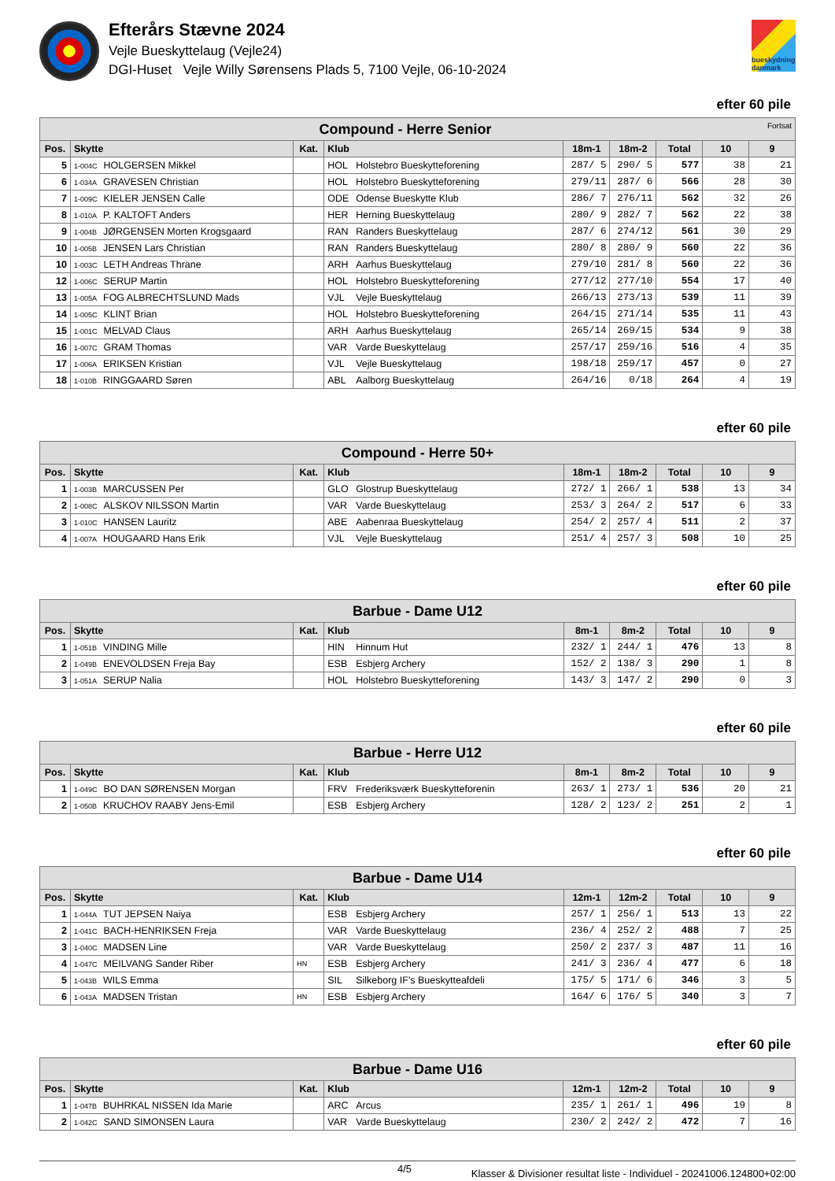Efterårs Stævne 2024
Vejle Bueskyttelaug (Vejle24)
DGI-Huset Vejle Willy Sørensens Plads 5, 7100 Vejle, 06-10-2024
bueskydning danmark
efter 60 pile
| Compound - Herre Senior Fortsat | | | | | | | | | |
| --- | --- | --- | --- | --- | --- | --- | --- | --- | --- |
| Pos. | Skytte | Kat. | Klub | | 18m-1 | 18m-2 | Total | 10 | 9 |
| 5 | 1-004C HOLGERSEN Mikkel | | HOL | Holstebro Bueskytteforening | 287/ 5 | 290/ 5 | 577 | 38 | 21 |
| 6 | 1-034A GRAVESEN Christian | | HOL | Holstebro Bueskytteforening | 279/11 | 287/ 6 | 566 | 28 | 30 |
| 7 | 1-009C KIELER JENSEN Calle | | ODE | Odense Bueskytte Klub | 286/ 7 | 276/11 | 562 | 32 | 26 |
| 8 | 1-010A P. KALTOFT Anders | | HER | Herning Bueskyttelaug | 280/ 9 | 282/ 7 | 562 | 22 | 38 |
| 9 | 1-004B JØRGENSEN Morten Krogsgaard | | RAN | Randers Bueskyttelaug | 287/ 6 | 274/12 | 561 | 30 | 29 |
| 10 | 1-005B JENSEN Lars Christian | | RAN | Randers Bueskyttelaug | 280/ 8 | 280/ 9 | 560 | 22 | 36 |
| 10 | 1-003C LETH Andreas Thrane | | ARH | Aarhus Bueskyttelaug | 279/10 | 281/ 8 | 560 | 22 | 36 |
| 12 | 1-006C SERUP Martin | | HOL | Holstebro Bueskytteforening | 277/12 | 277/10 | 554 | 17 | 40 |
| 13 | 1-005A FOG ALBRECHTSLUND Mads | | VJL | Vejle Bueskyttelaug | 266/13 | 273/13 | 539 | 11 | 39 |
| 14 | 1-005C KLINT Brian | | HOL | Holstebro Bueskytteforening | 264/15 | 271/14 | 535 | 11 | 43 |
| 15 | 1-001C MELVAD Claus | | ARH | Aarhus Bueskyttelaug | 265/14 | 269/15 | 534 | 9 | 38 |
| 16 | 1-007C GRAM Thomas | | VAR | Varde Bueskyttelaug | 257/17 | 259/16 | 516 | 4 | 35 |
| 17 | 1-006A ERIKSEN Kristian | | VJL | Vejle Bueskyttelaug | 198/18 | 259/17 | 457 | 0 | 27 |
| 18 | 1-010B RINGGAARD Søren | | ABL | Aalborg Bueskyttelaug | 264/16 | 0/18 | 264 | 4 | 19 |
efter 60 pile
| Compound - Herre 50+ | | | | | | | | | |
| --- | --- | --- | --- | --- | --- | --- | --- | --- | --- |
| Pos. | Skytte | Kat. | Klub | | 18m-1 | 18m-2 | Total | 10 | 9 |
| 1 | 1-003B MARCUSSEN Per | | GLO | Glostrup Bueskyttelaug | 272/ 1 | 266/ 1 | 538 | 13 | 34 |
| 2 | 1-008C ALSKOV NILSSON Martin | | VAR | Varde Bueskyttelaug | 253/ 3 | 264/ 2 | 517 | 6 | 33 |
| 3 | 1-010C HANSEN Lauritz | | ABE | Aabenraa Bueskyttelaug | 254/ 2 | 257/ 4 | 511 | 2 | 37 |
| 4 | 1-007A HOUGAARD Hans Erik | | VJL | Vejle Bueskyttelaug | 251/ 4 | 257/ 3 | 508 | 10 | 25 |
efter 60 pile
| Barbue - Dame U12 | | | | | | | | | |
| --- | --- | --- | --- | --- | --- | --- | --- | --- | --- |
| Pos. | Skytte | Kat. | Klub | | 8m-1 | 8m-2 | Total | 10 | 9 |
| 1 | 1-051B VINDING Mille | | HIN | Hinnum Hut | 232/ 1 | 244/ 1 | 476 | 13 | 8 |
| 2 | 1-049B ENEVOLDSEN Freja Bay | | ESB | Esbjerg Archery | 152/ 2 | 138/ 3 | 290 | 1 | 8 |
| 3 | 1-051A SERUP Nalia | | HOL | Holstebro Bueskytteforening | 143/ 3 | 147/ 2 | 290 | 0 | 3 |
efter 60 pile
| Barbue - Herre U12 | | | | | | | | | |
| --- | --- | --- | --- | --- | --- | --- | --- | --- | --- |
| Pos. | Skytte | Kat. | Klub | | 8m-1 | 8m-2 | Total | 10 | 9 |
| 1 | 1-049C BO DAN SØRENSEN Morgan | | FRV | Frederiksværk Bueskytteforenin | 263/ 1 | 273/ 1 | 536 | 20 | 21 |
| 2 | 1-050B KRUCHOV RAABY Jens-Emil | | ESB | Esbjerg Archery | 128/ 2 | 123/ 2 | 251 | 2 | 1 |
efter 60 pile
| Barbue - Dame U14 | | | | | | | | | |
| --- | --- | --- | --- | --- | --- | --- | --- | --- | --- |
| Pos. | Skytte | Kat. | Klub | | 12m-1 | 12m-2 | Total | 10 | 9 |
| 1 | 1-044A TUT JEPSEN Naiya | | ESB | Esbjerg Archery | 257/ 1 | 256/ 1 | 513 | 13 | 22 |
| 2 | 1-041C BACH-HENRIKSEN Freja | | VAR | Varde Bueskyttelaug | 236/ 4 | 252/ 2 | 488 | 7 | 25 |
| 3 | 1-040C MADSEN Line | | VAR | Varde Bueskyttelaug | 250/ 2 | 237/ 3 | 487 | 11 | 16 |
| 4 | 1-047C MEILVANG Sander Riber | HN | ESB | Esbjerg Archery | 241/ 3 | 236/ 4 | 477 | 6 | 18 |
| 5 | 1-043B WILS Emma | | SIL | Silkeborg IF's Bueskytteafdeli | 175/ 5 | 171/ 6 | 346 | 3 | 5 |
| 6 | 1-043A MADSEN Tristan | HN | ESB | Esbjerg Archery | 164/ 6 | 176/ 5 | 340 | 3 | 7 |
efter 60 pile
| Barbue - Dame U16 | | | | | | | | | |
| --- | --- | --- | --- | --- | --- | --- | --- | --- | --- |
| Pos. | Skytte | Kat. | Klub | | 12m-1 | 12m-2 | Total | 10 | 9 |
| 1 | 1-047B BUHRKAL NISSEN Ida Marie | | ARC | Arcus | 235/ 1 | 261/ 1 | 496 | 19 | 8 |
| 2 | 1-042C SAND SIMONSEN Laura | | VAR | Varde Bueskyttelaug | 230/ 2 | 242/ 2 | 472 | 7 | 16 |
4/5 Klasser & Divisioner resultat liste - Individuel - 20241006.124800+02:00